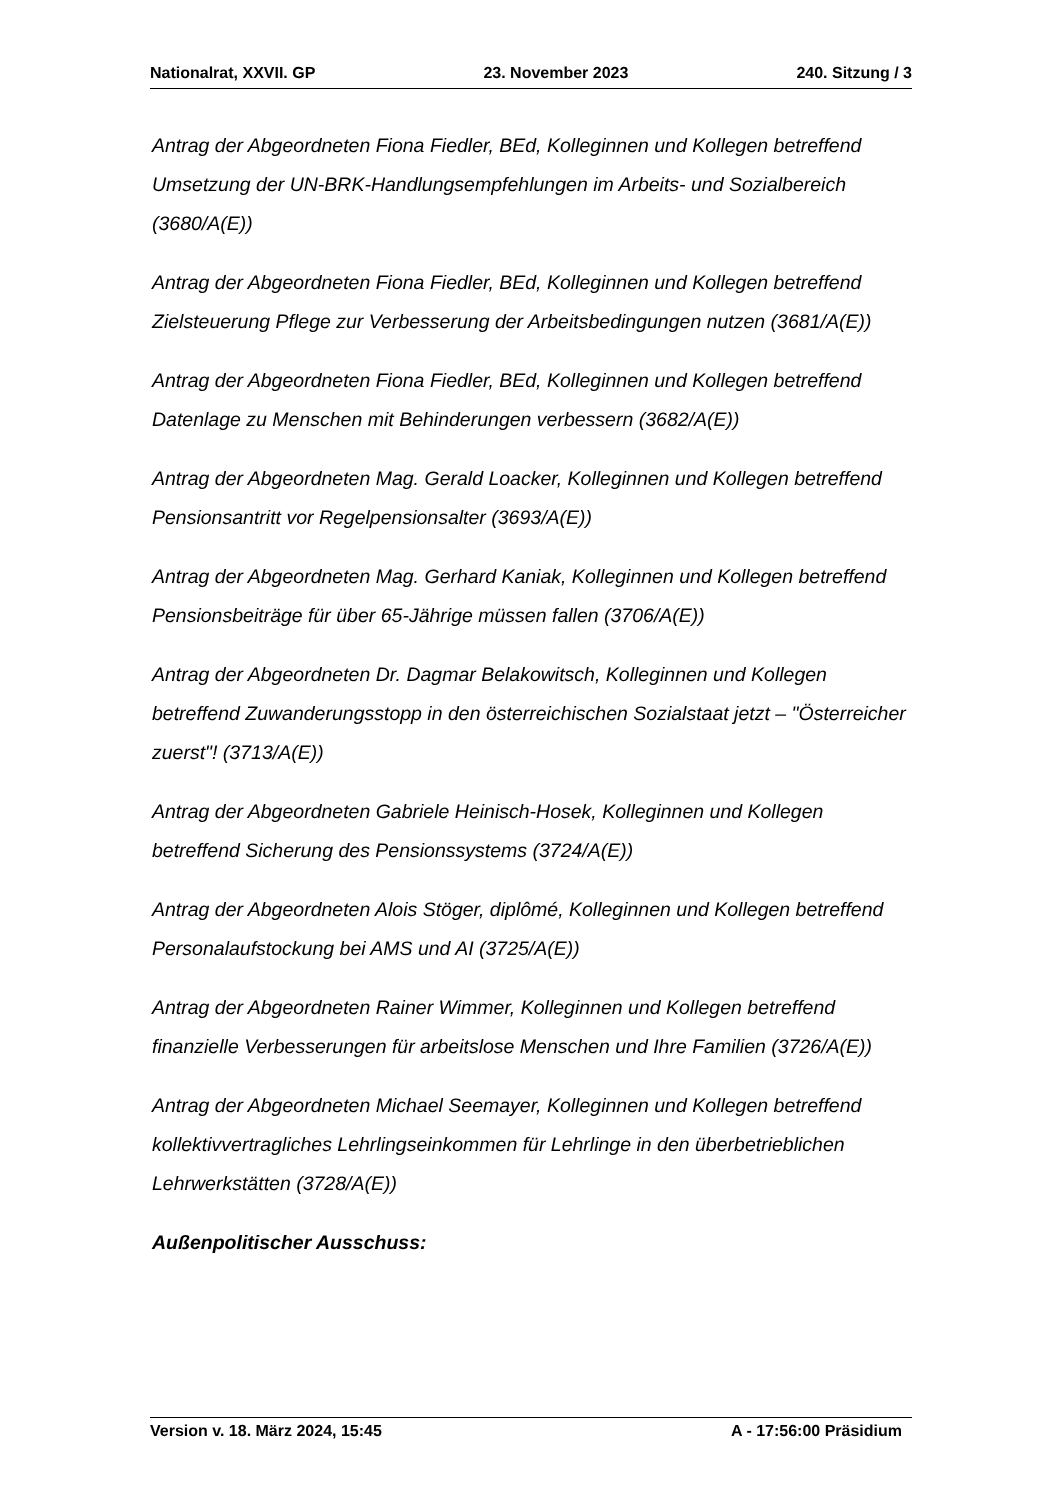Nationalrat, XXVII. GP 23. November 2023 240. Sitzung / 3
Antrag der Abgeordneten Fiona Fiedler, BEd, Kolleginnen und Kollegen betreffend Umsetzung der UN-BRK-Handlungsempfehlungen im Arbeits- und Sozialbereich (3680/A(E))
Antrag der Abgeordneten Fiona Fiedler, BEd, Kolleginnen und Kollegen betreffend Zielsteuerung Pflege zur Verbesserung der Arbeitsbedingungen nutzen (3681/A(E))
Antrag der Abgeordneten Fiona Fiedler, BEd, Kolleginnen und Kollegen betreffend Datenlage zu Menschen mit Behinderungen verbessern (3682/A(E))
Antrag der Abgeordneten Mag. Gerald Loacker, Kolleginnen und Kollegen betreffend Pensionsantritt vor Regelpensionsalter (3693/A(E))
Antrag der Abgeordneten Mag. Gerhard Kaniak, Kolleginnen und Kollegen betreffend Pensionsbeiträge für über 65-Jährige müssen fallen (3706/A(E))
Antrag der Abgeordneten Dr. Dagmar Belakowitsch, Kolleginnen und Kollegen betreffend Zuwanderungsstopp in den österreichischen Sozialstaat jetzt – "Österreicher zuerst"! (3713/A(E))
Antrag der Abgeordneten Gabriele Heinisch-Hosek, Kolleginnen und Kollegen betreffend Sicherung des Pensionssystems (3724/A(E))
Antrag der Abgeordneten Alois Stöger, diplômé, Kolleginnen und Kollegen betreffend Personalaufstockung bei AMS und AI (3725/A(E))
Antrag der Abgeordneten Rainer Wimmer, Kolleginnen und Kollegen betreffend finanzielle Verbesserungen für arbeitslose Menschen und Ihre Familien (3726/A(E))
Antrag der Abgeordneten Michael Seemayer, Kolleginnen und Kollegen betreffend kollektivvertragliches Lehrlingseinkommen für Lehrlinge in den überbetrieblichen Lehrwerkstätten (3728/A(E))
Außenpolitischer Ausschuss:
Version v. 18. März 2024, 15:45 A - 17:56:00 Präsidium